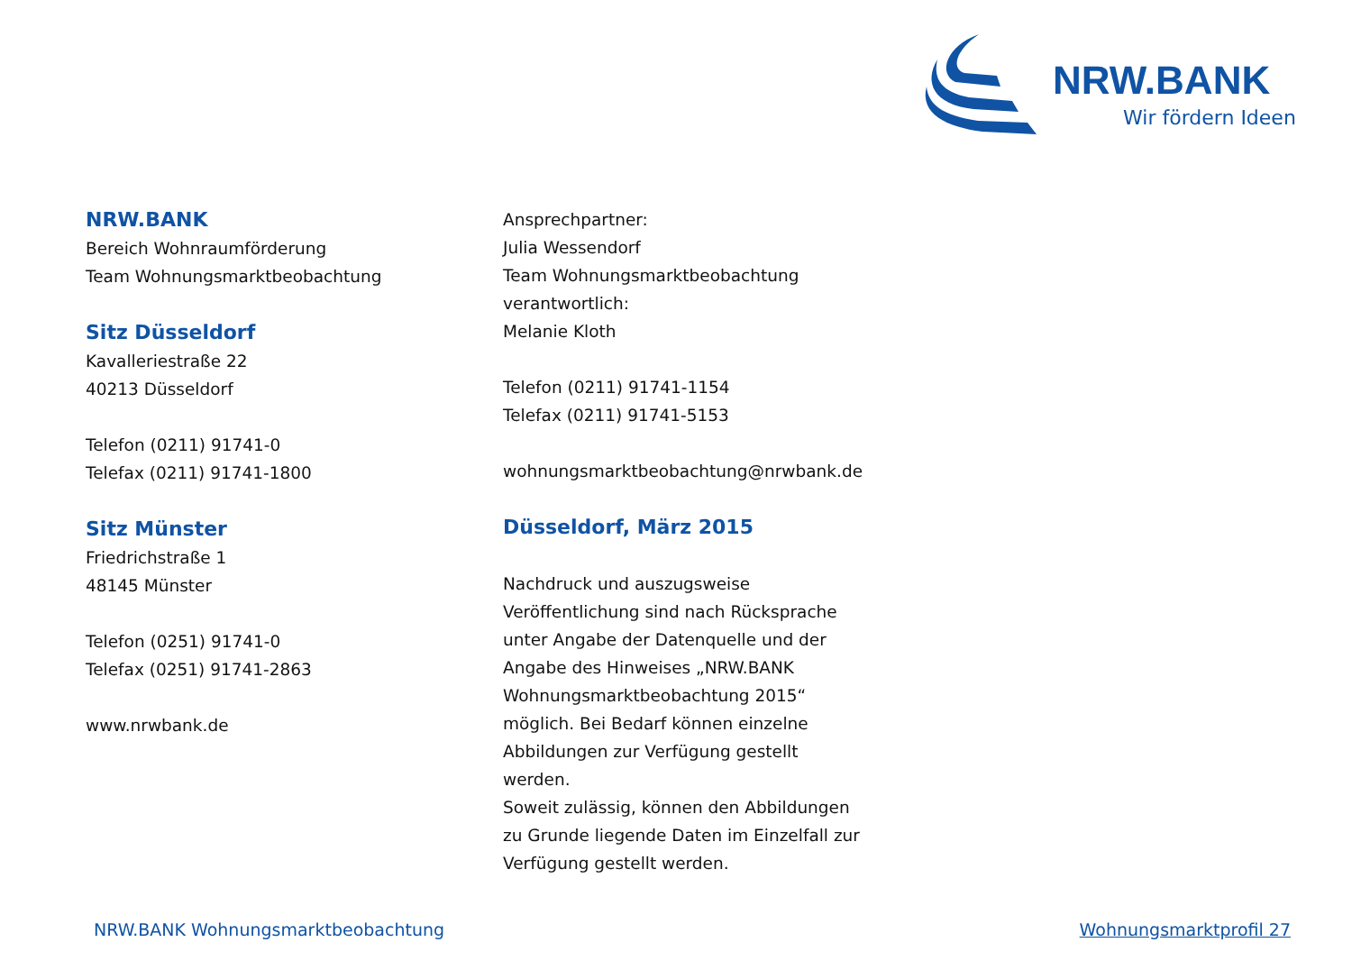NRW.BANK
Wir fördern Ideen
NRW.BANK
Bereich Wohnraumförderung
Team Wohnungsmarktbeobachtung
Sitz Düsseldorf
Kavalleriestraße 22
40213 Düsseldorf
Telefon (0211) 91741-0
Telefax (0211) 91741-1800
Sitz Münster
Friedrichstraße 1
48145 Münster
Telefon (0251) 91741-0
Telefax (0251) 91741-2863
www.nrwbank.de
Ansprechpartner:
Julia Wessendorf
Team Wohnungsmarktbeobachtung
verantwortlich:
Melanie Kloth
Telefon (0211) 91741-1154
Telefax (0211) 91741-5153
wohnungsmarktbeobachtung@nrwbank.de
Düsseldorf, März 2015
Nachdruck und auszugsweise
Veröffentlichung sind nach Rücksprache
unter Angabe der Datenquelle und der
Angabe des Hinweises „NRW.BANK
Wohnungsmarktbeobachtung 2015“
möglich. Bei Bedarf können einzelne
Abbildungen zur Verfügung gestellt
werden.
Soweit zulässig, können den Abbildungen
zu Grunde liegende Daten im Einzelfall zur
Verfügung gestellt werden.
NRW.BANK Wohnungsmarktbeobachtung Wohnungsmarktprofil 27